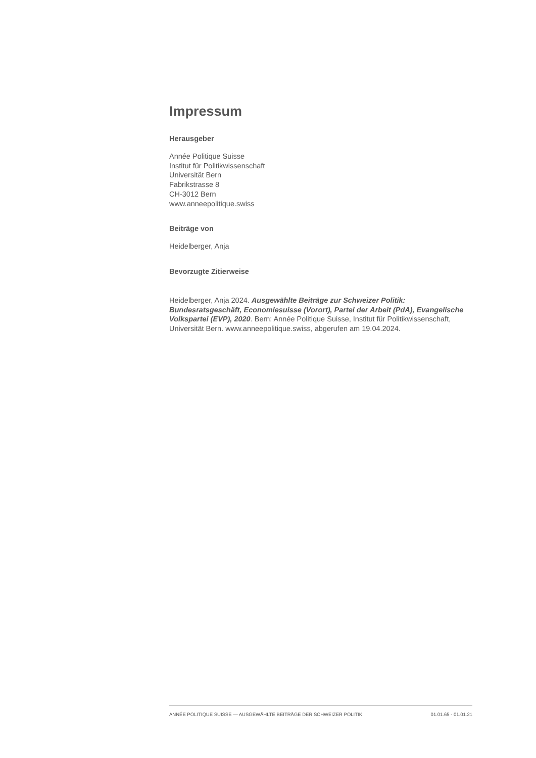Impressum
Herausgeber
Année Politique Suisse
Institut für Politikwissenschaft
Universität Bern
Fabrikstrasse 8
CH-3012 Bern
www.anneepolitique.swiss
Beiträge von
Heidelberger, Anja
Bevorzugte Zitierweise
Heidelberger, Anja 2024. Ausgewählte Beiträge zur Schweizer Politik: Bundesratsgeschäft, Economiesuisse (Vorort), Partei der Arbeit (PdA), Evangelische Volkspartei (EVP), 2020. Bern: Année Politique Suisse, Institut für Politikwissenschaft, Universität Bern. www.anneepolitique.swiss, abgerufen am 19.04.2024.
ANNÉE POLITIQUE SUISSE — AUSGEWÄHLTE BEITRÄGE DER SCHWEIZER POLITIK 01.01.65 - 01.01.21